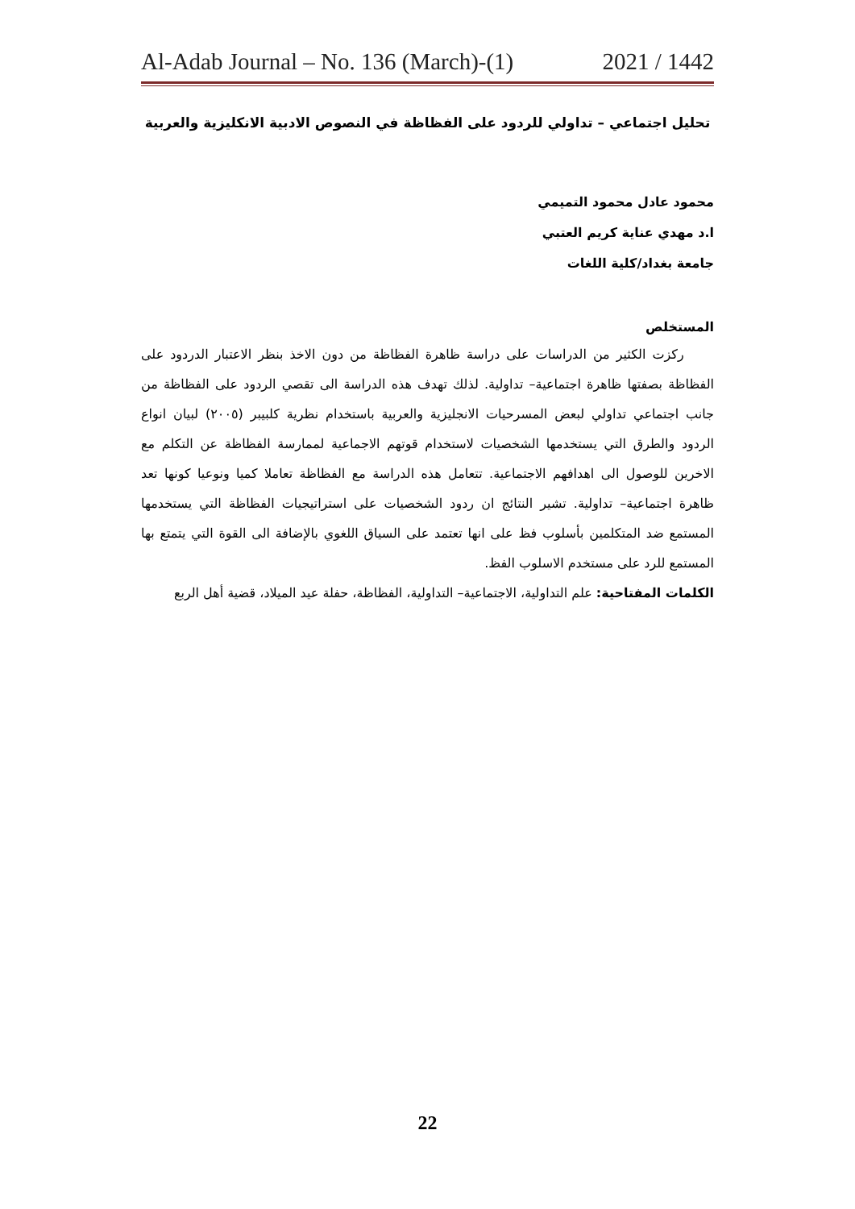Al-Adab Journal – No. 136 (March)-(1) 2021 / 1442
تحليل اجتماعي – تداولي للردود على الفظاظة في النصوص الادبية الانكليزية والعربية
محمود عادل محمود التميمي
ا.د مهدي عناية كريم العتبي
جامعة بغداد/كلية اللغات
المستخلص
ركزت الكثير من الدراسات على دراسة ظاهرة الفظاظة من دون الاخذ بنظر الاعتبار الدردود على الفظاظة بصفتها ظاهرة اجتماعية– تداولية. لذلك تهدف هذه الدراسة الى تقصي الردود على الفظاظة من جانب اجتماعي تداولي لبعض المسرحيات الانجليزية والعربية باستخدام نظرية كلبيبر (٢٠٠٥) لبيان انواع الردود والطرق التي يستخدمها الشخصيات لاستخدام قوتهم الاجماعية لممارسة الفظاظة عن التكلم مع الاخرين للوصول الى اهدافهم الاجتماعية. تتعامل هذه الدراسة مع الفظاظة تعاملا كميا ونوعيا كونها تعد ظاهرة اجتماعية– تداولية. تشير النتائج ان ردود الشخصيات على استراتيجيات الفظاظة التي يستخدمها المستمع ضد المتكلمين بأسلوب فظ على انها تعتمد على السياق اللغوي بالإضافة الى القوة التي يتمتع بها المستمع للرد على مستخدم الاسلوب الفظ.
الكلمات المفتاحية: علم التداولية، الاجتماعية– التداولية، الفظاظة، حفلة عيد الميلاد، قضية أهل الربع
22